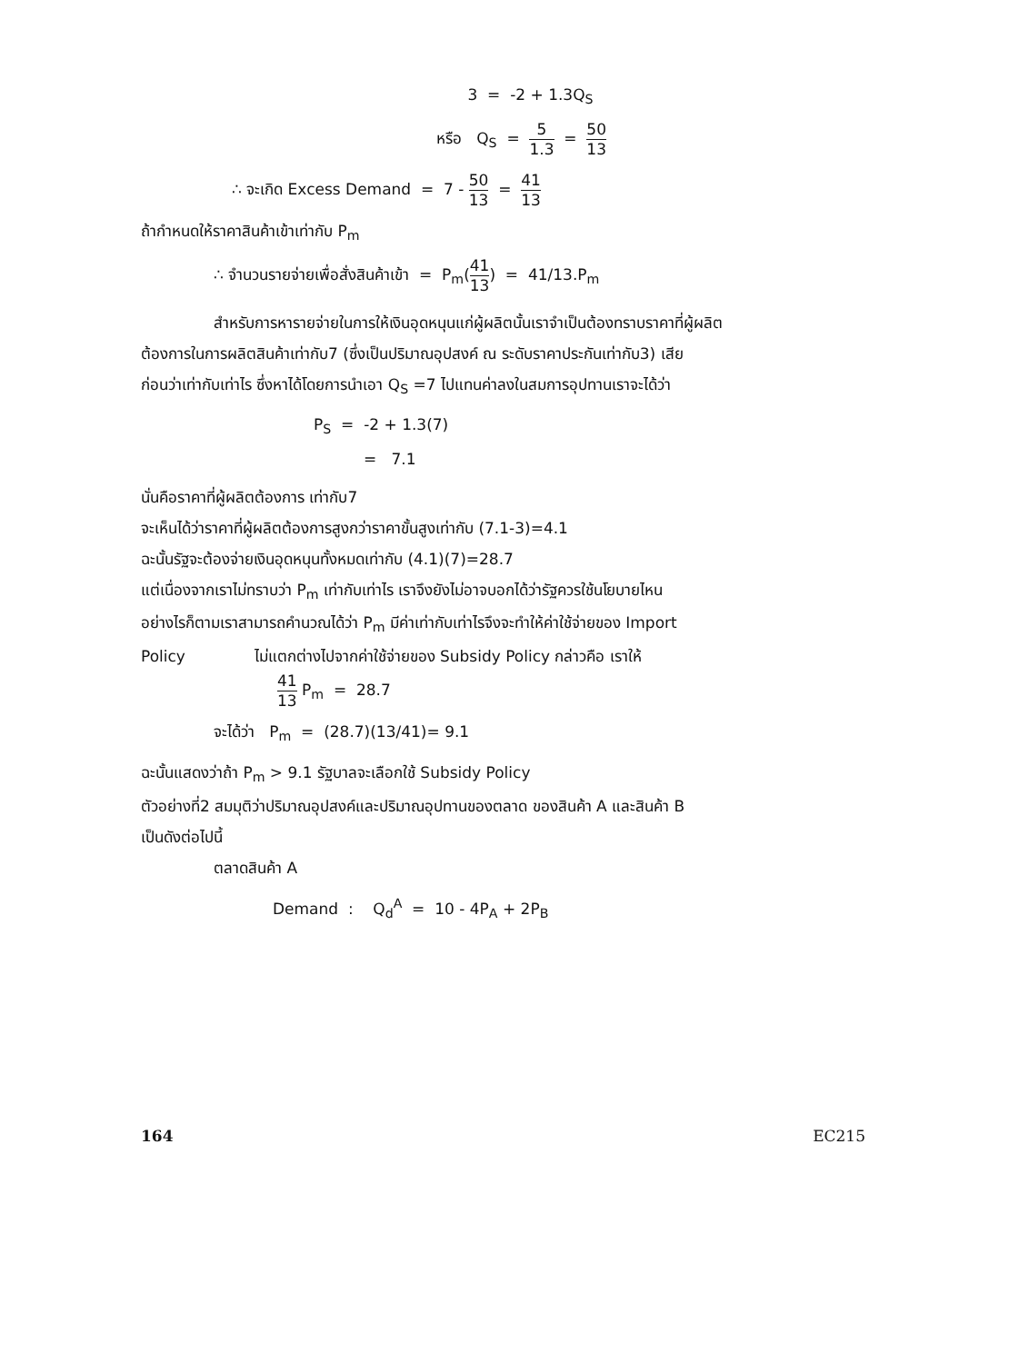3 = -2 + 1.3Q<sub>S</sub>
หรือ Q<sub>S</sub> = 5 1.3 = 50 13
∴ จะเกิด Excess Demand = 7 - 50 13 = 41 13
ถ้ากำหนดให้ราคาสินค้าเข้าเท่ากับ P<sub>m</sub>
∴ จำนวนรายจ่ายเพื่อสั่งสินค้าเข้า = P<sub>m</sub>(41 13) = 41/13.P<sub>m</sub>
สำหรับการหารายจ่ายในการให้เงินอุดหนุนแก่ผู้ผลิตนั้นเราจำเป็นต้องทราบราคาที่ผู้ผลิต
ต้องการในการผลิตสินค้าเท่ากับ7 (ซึ่งเป็นปริมาณอุปสงค์ ณ ระดับราคาประกันเท่ากับ3) เสีย
ก่อนว่าเท่ากับเท่าไร ซึ่งหาได้โดยการนำเอา Q<sub>S</sub> =7 ไปแทนค่าลงในสมการอุปทานเราจะได้ว่า
P<sub>S</sub> = -2 + 1.3(7)
= 7.1
นั่นคือราคาที่ผู้ผลิตต้องการ เท่ากับ7
จะเห็นได้ว่าราคาที่ผู้ผลิตต้องการสูงกว่าราคาขั้นสูงเท่ากับ (7.1-3)=4.1
ฉะนั้นรัฐจะต้องจ่ายเงินอุดหนุนทั้งหมดเท่ากับ (4.1)(7)=28.7
แต่เนื่องจากเราไม่ทราบว่า P<sub>m</sub> เท่ากับเท่าไร เราจึงยังไม่อาจบอกได้ว่ารัฐควรใช้นโยบายไหน
อย่างไรก็ตามเราสามารถคำนวณได้ว่า P<sub>m</sub> มีค่าเท่ากับเท่าไรจึงจะทำให้ค่าใช้จ่ายของ Import
Policy ไม่แตกต่างไปจากค่าใช้จ่ายของ Subsidy Policy กล่าวคือ เราให้
41 13 P<sub>m</sub> = 28.7
จะได้ว่า P<sub>m</sub> = (28.7)(13/41)= 9.1
ฉะนั้นแสดงว่าถ้า P<sub>m</sub> > 9.1 รัฐบาลจะเลือกใช้ Subsidy Policy
ตัวอย่างที่2 สมมุติว่าปริมาณอุปสงค์และปริมาณอุปทานของตลาด ของสินค้า A และสินค้า B
เป็นดังต่อไปนี้
ตลาดสินค้า A
Demand : Q<sub>d</sub><sup>A</sup> = 10 - 4P<sub>A</sub> + 2P<sub>B</sub>
164 EC215